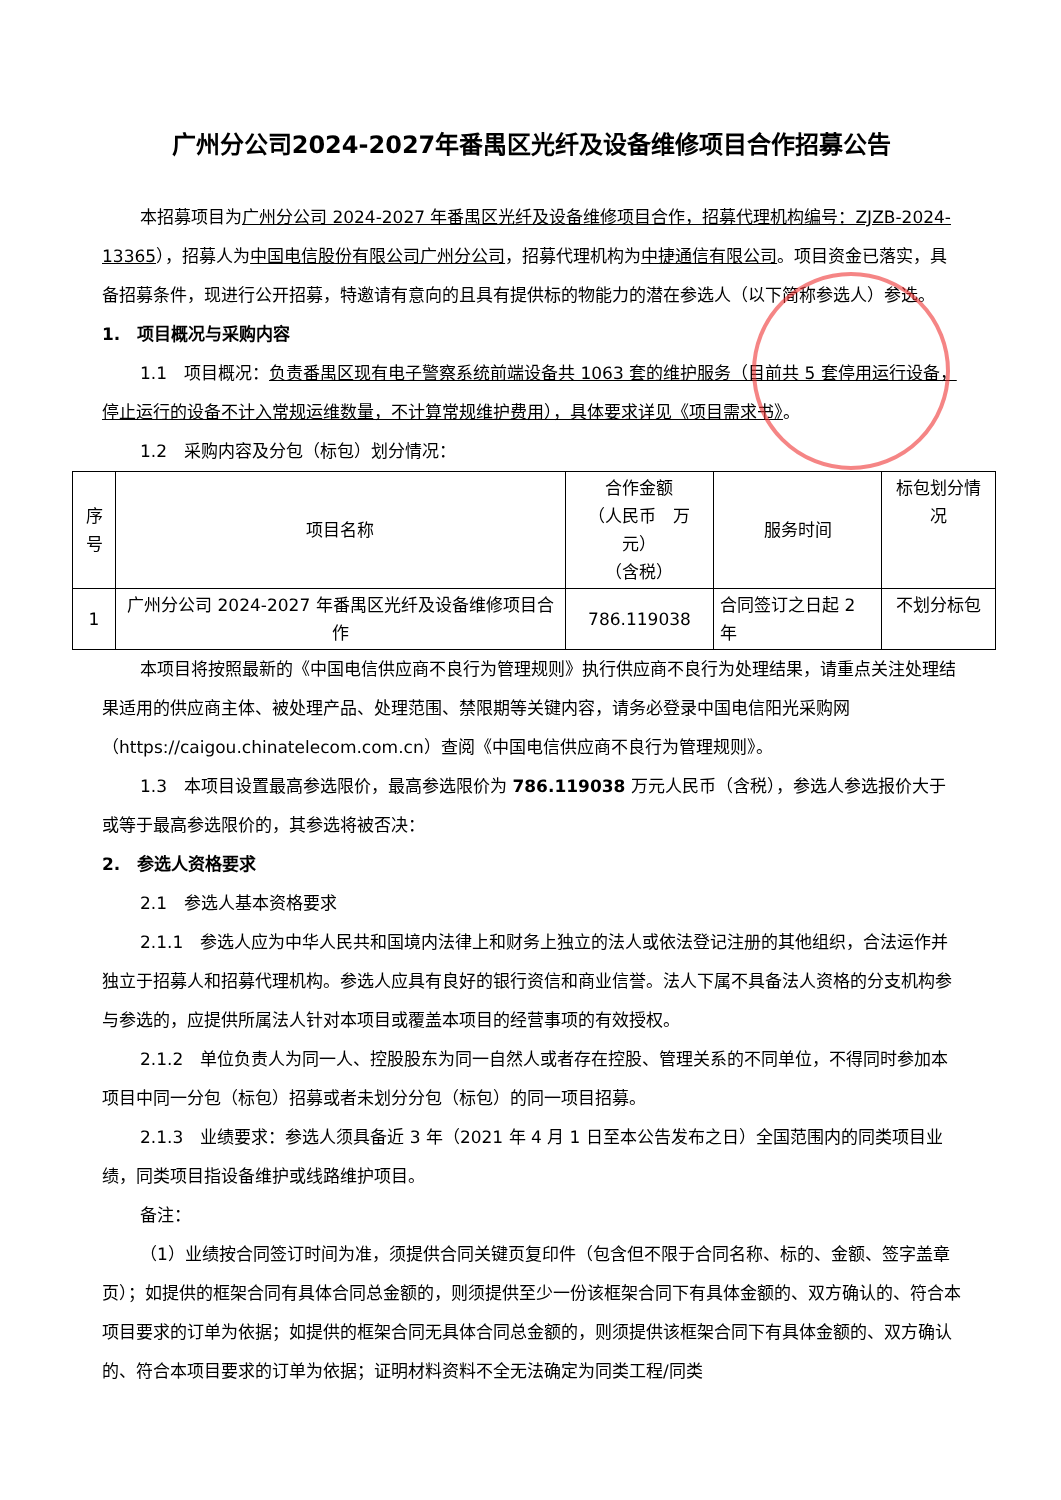广州分公司2024-2027年番禺区光纤及设备维修项目合作招募公告
本招募项目为广州分公司 2024-2027 年番禺区光纤及设备维修项目合作，招募代理机构编号：ZJZB-2024-13365），招募人为中国电信股份有限公司广州分公司，招募代理机构为中捷通信有限公司。项目资金已落实，具备招募条件，现进行公开招募，特邀请有意向的且具有提供标的物能力的潜在参选人（以下简称参选人）参选。
1.　项目概况与采购内容
1.1　项目概况：负责番禺区现有电子警察系统前端设备共 1063 套的维护服务（目前共 5 套停用运行设备，停止运行的设备不计入常规运维数量，不计算常规维护费用），具体要求详见《项目需求书》。
1.2　采购内容及分包（标包）划分情况：
| 序号 | 项目名称 | 合作金额 （人民币 万元） （含税） | 服务时间 | 标包划分情况 |
| 1 | 广州分公司 2024-2027 年番禺区光纤及设备维修项目合作 | 786.119038 | 合同签订之日起 2 年 | 不划分标包 |
本项目将按照最新的《中国电信供应商不良行为管理规则》执行供应商不良行为处理结果，请重点关注处理结果适用的供应商主体、被处理产品、处理范围、禁限期等关键内容，请务必登录中国电信阳光采购网（https://caigou.chinatelecom.com.cn）查阅《中国电信供应商不良行为管理规则》。
1.3　本项目设置最高参选限价，最高参选限价为 786.119038 万元人民币（含税），参选人参选报价大于或等于最高参选限价的，其参选将被否决：
2.　参选人资格要求
2.1　参选人基本资格要求
2.1.1　参选人应为中华人民共和国境内法律上和财务上独立的法人或依法登记注册的其他组织，合法运作并独立于招募人和招募代理机构。参选人应具有良好的银行资信和商业信誉。法人下属不具备法人资格的分支机构参与参选的，应提供所属法人针对本项目或覆盖本项目的经营事项的有效授权。
2.1.2　单位负责人为同一人、控股股东为同一自然人或者存在控股、管理关系的不同单位，不得同时参加本项目中同一分包（标包）招募或者未划分分包（标包）的同一项目招募。
2.1.3　业绩要求：参选人须具备近 3 年（2021 年 4 月 1 日至本公告发布之日）全国范围内的同类项目业绩，同类项目指设备维护或线路维护项目。
备注：
（1）业绩按合同签订时间为准，须提供合同关键页复印件（包含但不限于合同名称、标的、金额、签字盖章页）；如提供的框架合同有具体合同总金额的，则须提供至少一份该框架合同下有具体金额的、双方确认的、符合本项目要求的订单为依据；如提供的框架合同无具体合同总金额的，则须提供该框架合同下有具体金额的、双方确认的、符合本项目要求的订单为依据；证明材料资料不全无法确定为同类工程/同类